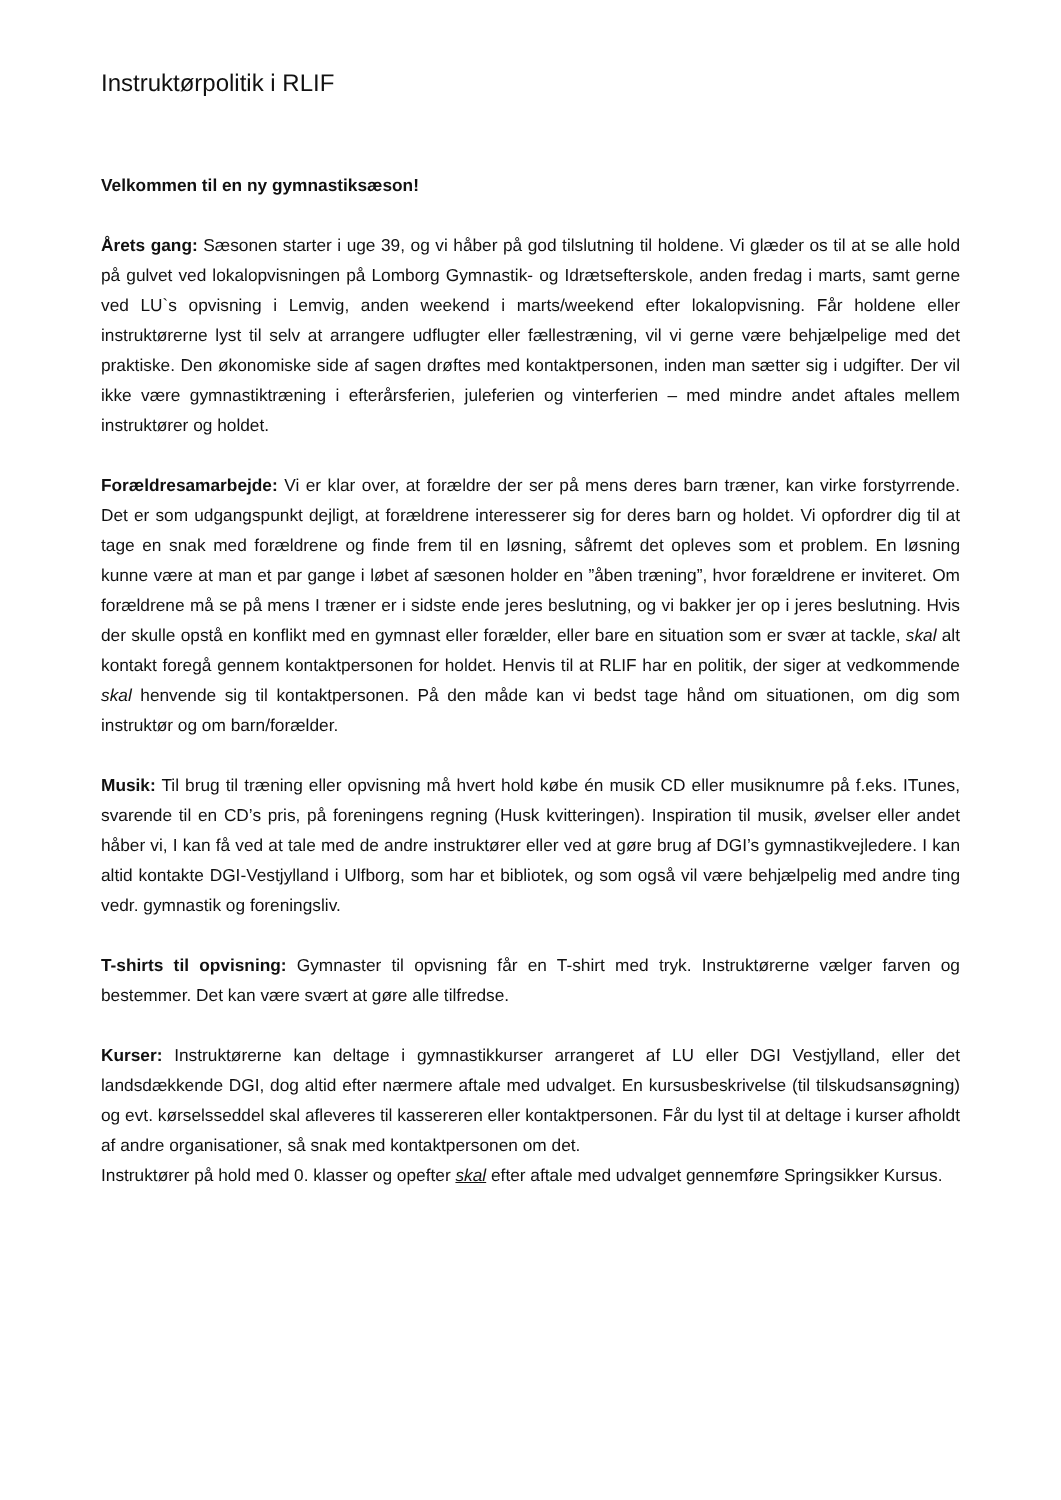Instruktørpolitik i RLIF
Velkommen til en ny gymnastiksæson!
Årets gang: Sæsonen starter i uge 39, og vi håber på god tilslutning til holdene. Vi glæder os til at se alle hold på gulvet ved lokalopvisningen på Lomborg Gymnastik- og Idrætsefterskole, anden fredag i marts, samt gerne ved LU`s opvisning i Lemvig, anden weekend i marts/weekend efter lokalopvisning. Får holdene eller instruktørerne lyst til selv at arrangere udflugter eller fællestræning, vil vi gerne være behjælpelige med det praktiske. Den økonomiske side af sagen drøftes med kontaktpersonen, inden man sætter sig i udgifter. Der vil ikke være gymnastiktræning i efterårsferien, juleferien og vinterferien – med mindre andet aftales mellem instruktører og holdet.
Forældresamarbejde: Vi er klar over, at forældre der ser på mens deres barn træner, kan virke forstyrrende. Det er som udgangspunkt dejligt, at forældrene interesserer sig for deres barn og holdet. Vi opfordrer dig til at tage en snak med forældrene og finde frem til en løsning, såfremt det opleves som et problem. En løsning kunne være at man et par gange i løbet af sæsonen holder en ”åben træning”, hvor forældrene er inviteret. Om forældrene må se på mens I træner er i sidste ende jeres beslutning, og vi bakker jer op i jeres beslutning. Hvis der skulle opstå en konflikt med en gymnast eller forælder, eller bare en situation som er svær at tackle, skal alt kontakt foregå gennem kontaktpersonen for holdet. Henvis til at RLIF har en politik, der siger at vedkommende skal henvende sig til kontaktpersonen. På den måde kan vi bedst tage hånd om situationen, om dig som instruktør og om barn/forælder.
Musik: Til brug til træning eller opvisning må hvert hold købe én musik CD eller musiknumre på f.eks. ITunes, svarende til en CD’s pris, på foreningens regning (Husk kvitteringen). Inspiration til musik, øvelser eller andet håber vi, I kan få ved at tale med de andre instruktører eller ved at gøre brug af DGI’s gymnastikvejledere. I kan altid kontakte DGI-Vestjylland i Ulfborg, som har et bibliotek, og som også vil være behjælpelig med andre ting vedr. gymnastik og foreningsliv.
T-shirts til opvisning: Gymnaster til opvisning får en T-shirt med tryk. Instruktørerne vælger farven og bestemmer. Det kan være svært at gøre alle tilfredse.
Kurser: Instruktørerne kan deltage i gymnastikkurser arrangeret af LU eller DGI Vestjylland, eller det landsdækkende DGI, dog altid efter nærmere aftale med udvalget. En kursusbeskrivelse (til tilskudsansøgning) og evt. kørselsseddel skal afleveres til kassereren eller kontaktpersonen. Får du lyst til at deltage i kurser afholdt af andre organisationer, så snak med kontaktpersonen om det.
Instruktører på hold med 0. klasser og opefter skal efter aftale med udvalget gennemføre Springsikker Kursus.